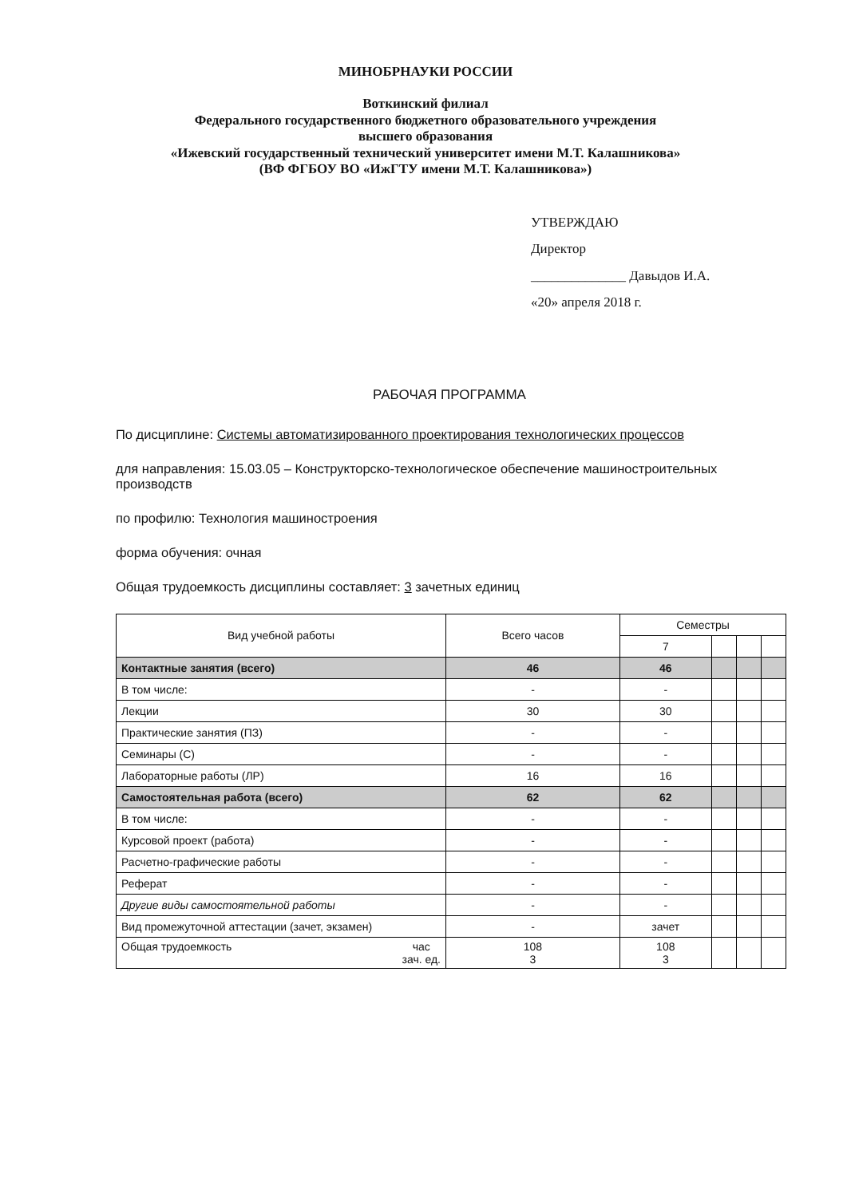МИНОБРНАУКИ РОССИИ
Воткинский филиал
Федерального государственного бюджетного образовательного учреждения
высшего образования
«Ижевский государственный технический университет имени М.Т. Калашникова»
(ВФ ФГБОУ ВО «ИжГТУ имени М.Т. Калашникова»)
УТВЕРЖДАЮ
Директор
______________ Давыдов И.А.
«20» апреля 2018 г.
РАБОЧАЯ ПРОГРАММА
По дисциплине: Системы автоматизированного проектирования технологических процессов
для направления: 15.03.05 – Конструкторско-технологическое обеспечение машиностроительных производств
по профилю: Технология машиностроения
форма обучения: очная
Общая трудоемкость дисциплины составляет: 3 зачетных единиц
| Вид учебной работы | Всего часов | Семестры | | | |
| --- | --- | --- | --- | --- | --- |
| | | 7 | | | |
| Контактные занятия (всего) | 46 | 46 | | | |
| В том числе: | - | - | | | |
| Лекции | 30 | 30 | | | |
| Практические занятия (ПЗ) | - | - | | | |
| Семинары (С) | - | - | | | |
| Лабораторные работы (ЛР) | 16 | 16 | | | |
| Самостоятельная работа (всего) | 62 | 62 | | | |
| В том числе: | - | - | | | |
| Курсовой проект (работа) | - | - | | | |
| Расчетно-графические работы | - | - | | | |
| Реферат | - | - | | | |
| Другие виды самостоятельной работы | - | - | | | |
| Вид промежуточной аттестации (зачет, экзамен) | - | зачет | | | |
| Общая трудоемкость час зач. ед. | 108 3 | 108 3 | | | |